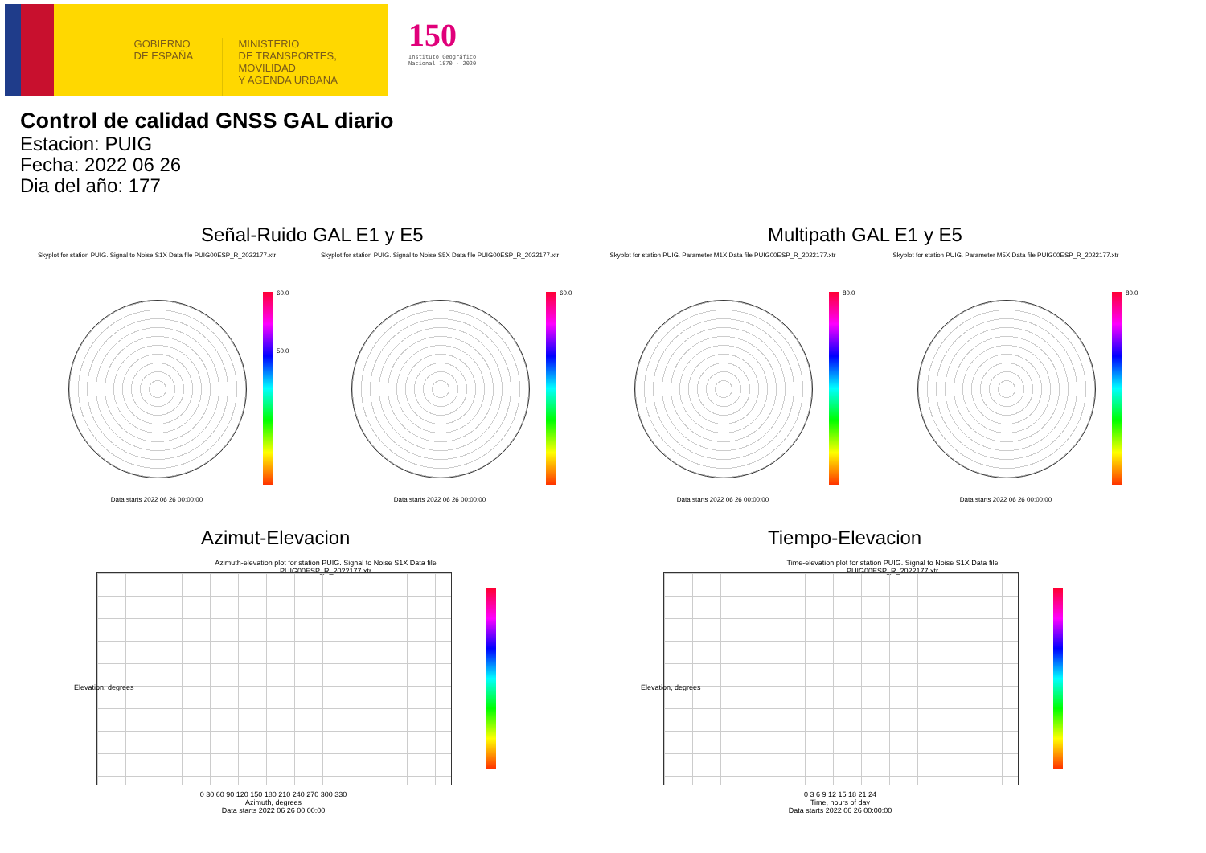GOBIERNO
DE ESPAÑA
MINISTERIO
DE TRANSPORTES, MOVILIDAD
Y AGENDA URBANA
150
Instituto Geográfico
Nacional 1870 - 2020
Control de calidad GNSS GAL diario
Estacion: PUIG
Fecha: 2022 06 26
Dia del año: 177
Señal-Ruido GAL E1 y E5 Multipath GAL E1 y E5
Skyplot for station PUIG. Signal to Noise S1X Data file PUIG00ESP_R_2022177.xtr
Skyplot for station PUIG. Signal to Noise S5X Data file PUIG00ESP_R_2022177.xtr
Skyplot for station PUIG. Parameter M1X Data file PUIG00ESP_R_2022177.xtr
Skyplot for station PUIG. Parameter M5X Data file PUIG00ESP_R_2022177.xtr
60.0
50.0
60.0 80.0 80.0
Data starts 2022 06 26 00:00:00 Data starts 2022 06 26 00:00:00 Data starts 2022 06 26 00:00:00 Data starts 2022 06 26 00:00:00
Azimut-Elevacion Tiempo-Elevacion
Azimuth-elevation plot for station PUIG. Signal to Noise S1X Data file PUIG00ESP_R_2022177.xtr
Time-elevation plot for station PUIG. Signal to Noise S1X Data file PUIG00ESP_R_2022177.xtr
0 30 60 90 120 150 180 210 240 270 300 330
Azimuth, degrees
Data starts 2022 06 26 00:00:00
0 3 6 9 12 15 18 21 24
Time, hours of day
Data starts 2022 06 26 00:00:00
Elevation, degrees Elevation, degrees